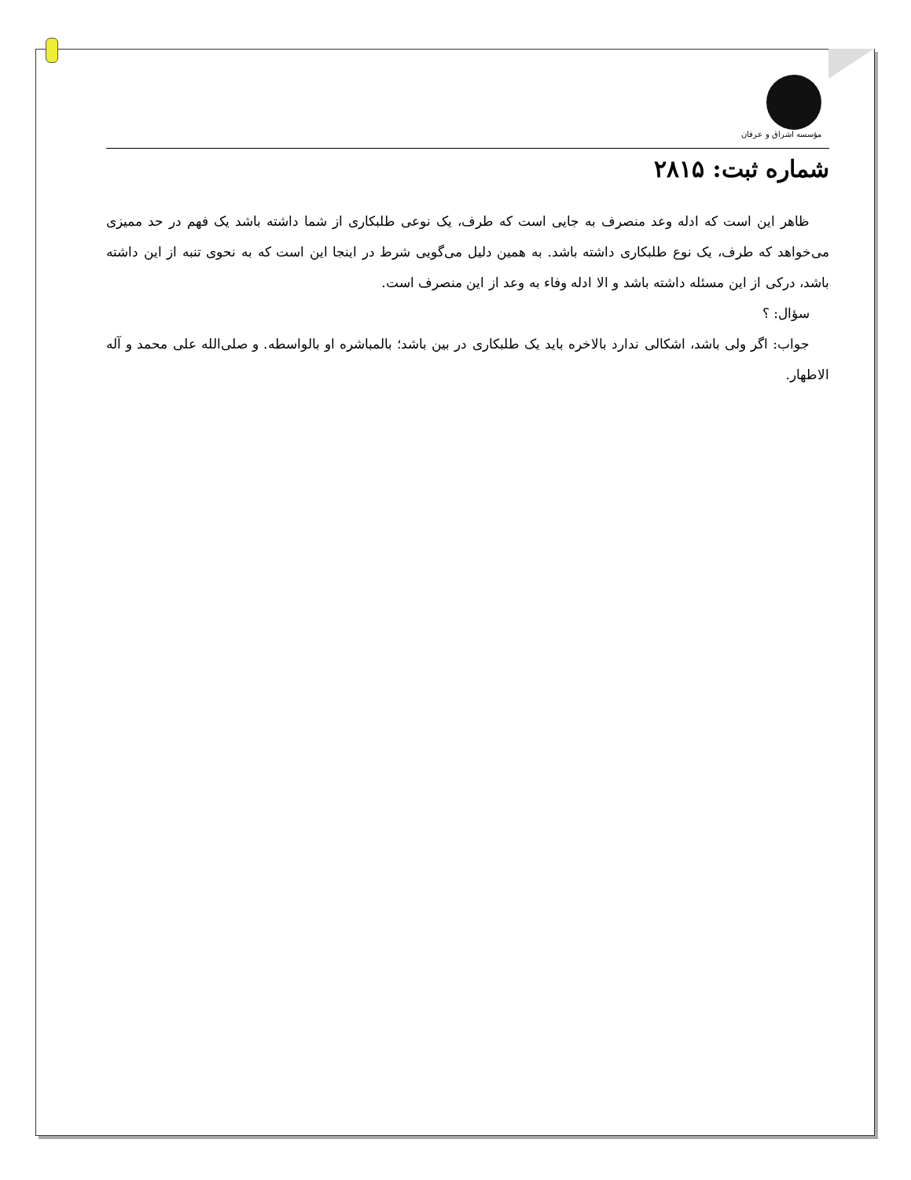مؤسسه اشراق و عرفان
شماره ثبت: ۲۸۱۵
ظاهر این است که ادله وعد منصرف به جایی است که طرف، یک نوعی طلبکاری از شما داشته باشد یک فهم در حد ممیزی می‌خواهد که طرف، یک نوع طلبکاری داشته باشد. به همین دلیل می‌گویی شرط در اینجا این است که به نحوی تنبه از این داشته باشد، درکی از این مسئله داشته باشد و الا ادله وفاء به وعد از این منصرف است.
سؤال: ؟
جواب: اگر ولی باشد، اشکالی ندارد بالاخره باید یک طلبکاری در بین باشد؛ بالمباشره او بالواسطه. و صلی‌الله علی محمد و آله الاطهار.